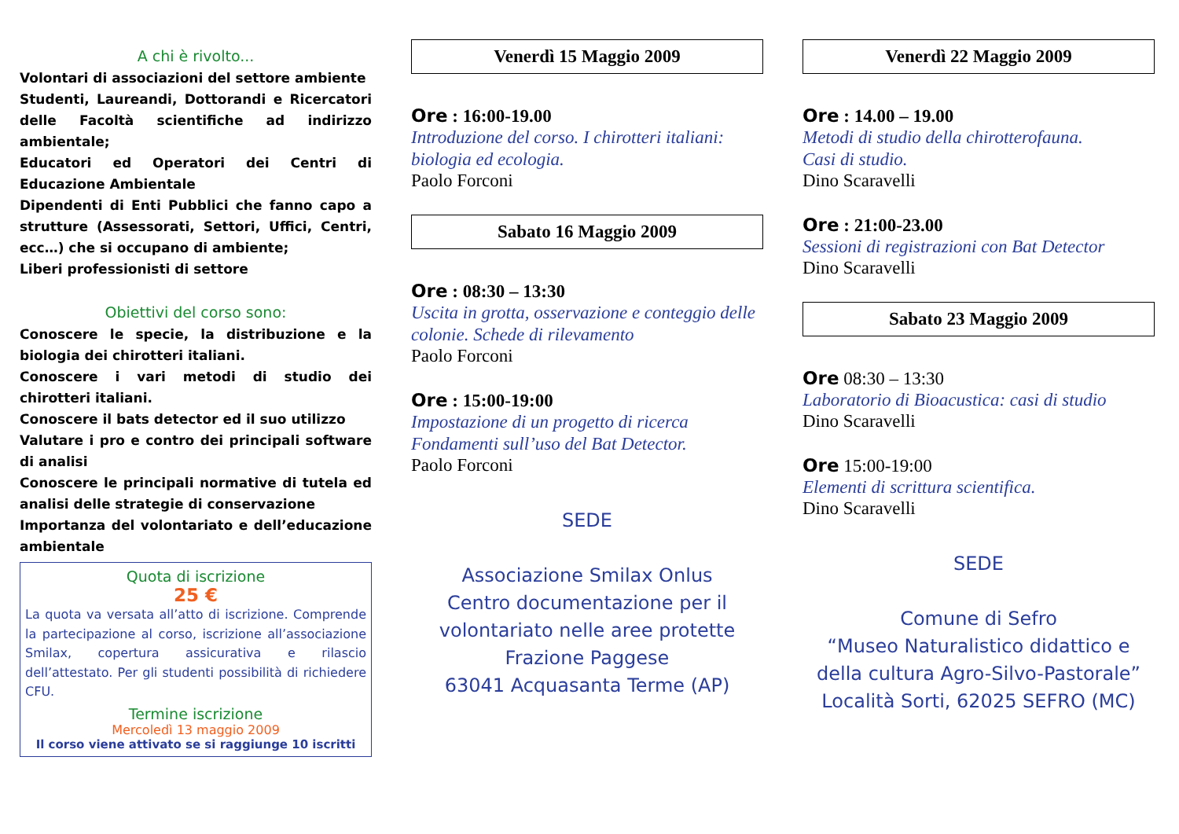A chi è rivolto...
Volontari di associazioni del settore ambiente
Studenti, Laureandi, Dottorandi e Ricercatori delle Facoltà scientifiche ad indirizzo ambientale;
Educatori ed Operatori dei Centri di Educazione Ambientale
Dipendenti di Enti Pubblici che fanno capo a strutture (Assessorati, Settori, Uffici, Centri, ecc…) che si occupano di ambiente;
Liberi professionisti di settore
Obiettivi del corso sono:
Conoscere le specie, la distribuzione e la biologia dei chirotteri italiani.
Conoscere i vari metodi di studio dei chirotteri italiani.
Conoscere il bats detector ed il suo utilizzo
Valutare i pro e contro dei principali software di analisi
Conoscere le principali normative di tutela ed analisi delle strategie di conservazione
Importanza del volontariato e dell’educazione ambientale
Quota di iscrizione
25 €
La quota va versata all’atto di iscrizione. Comprende la partecipazione al corso, iscrizione all’associazione Smilax, copertura assicurativa e rilascio dell’attestato. Per gli studenti possibilità di richiedere CFU.
Termine iscrizione
Mercoledì 13 maggio 2009
Il corso viene attivato se si raggiunge 10 iscritti
Venerdì 15 Maggio 2009
Ore : 16:00-19.00
Introduzione del corso. I chirotteri italiani: biologia ed ecologia.
Paolo Forconi
Sabato 16 Maggio 2009
Ore : 08:30 – 13:30
Uscita in grotta, osservazione e conteggio delle colonie. Schede di rilevamento
Paolo Forconi
Ore : 15:00-19:00
Impostazione di un progetto di ricerca
Fondamenti sull’uso del Bat Detector.
Paolo Forconi
SEDE
Associazione Smilax Onlus
Centro documentazione per il volontariato nelle aree protette
Frazione Paggese
63041 Acquasanta Terme (AP)
Venerdì 22 Maggio 2009
Ore : 14.00 – 19.00
Metodi di studio della chirotterofauna.
Casi di studio.
Dino Scaravelli
Ore : 21:00-23.00
Sessioni di registrazioni con Bat Detector
Dino Scaravelli
Sabato 23 Maggio 2009
Ore 08:30 – 13:30
Laboratorio di Bioacustica: casi di studio
Dino Scaravelli
Ore 15:00-19:00
Elementi di scrittura scientifica.
Dino Scaravelli
SEDE
Comune di Sefro
“Museo Naturalistico didattico e della cultura Agro-Silvo-Pastorale”
Località Sorti, 62025 SEFRO (MC)